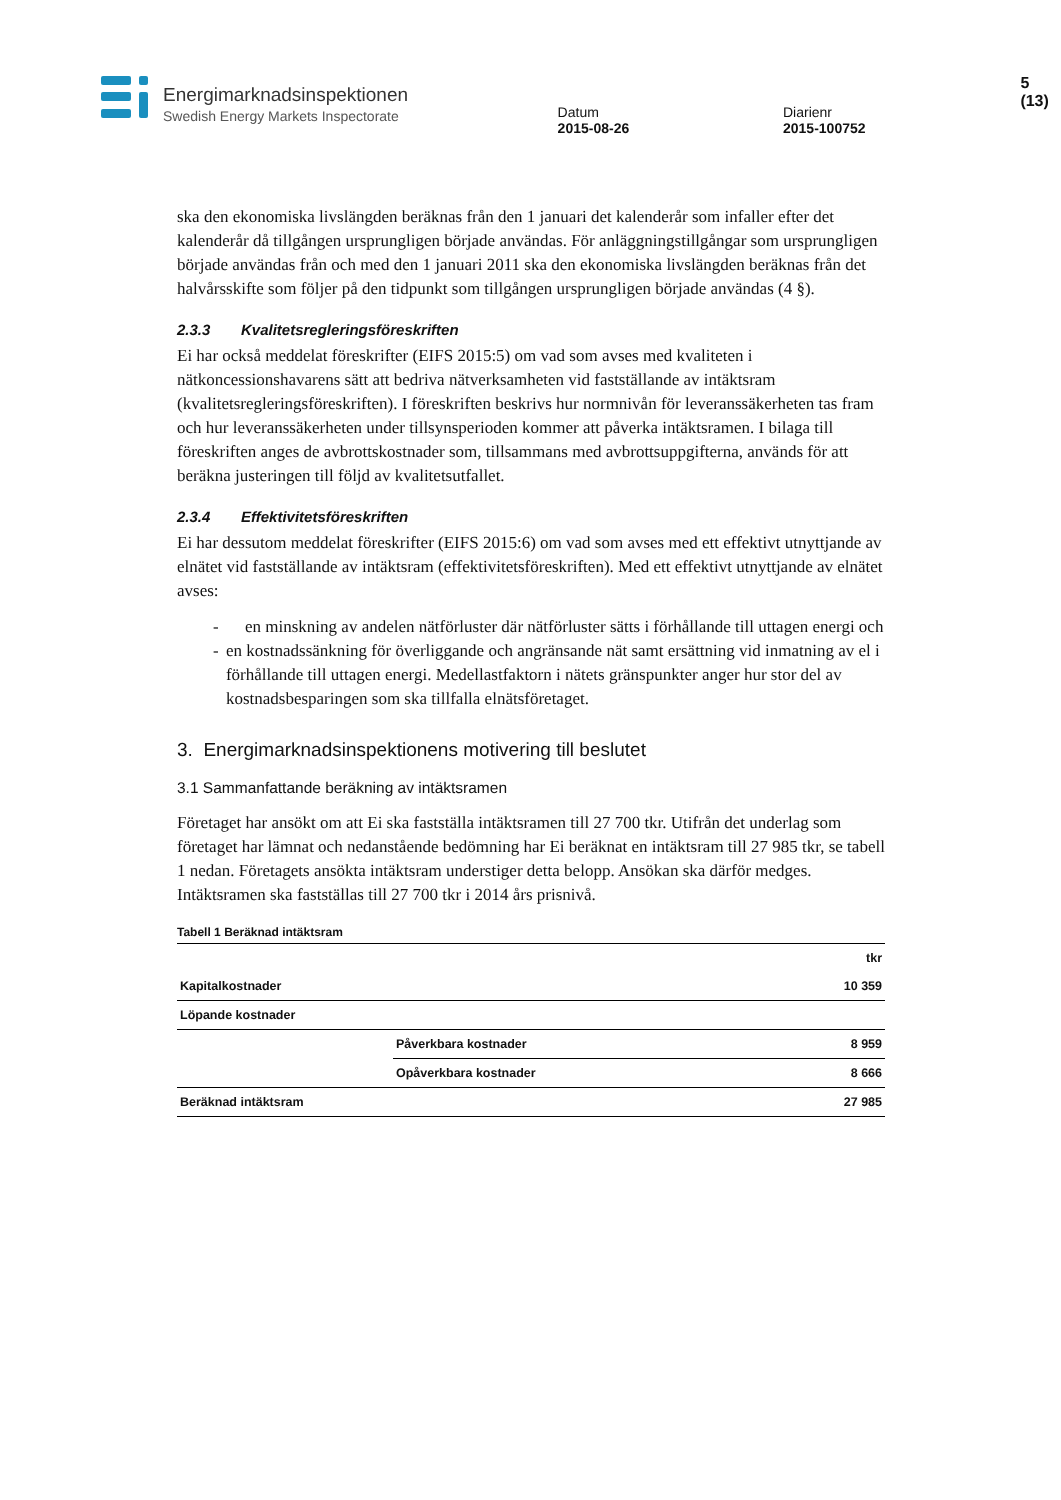Energimarknadsinspektionen
Swedish Energy Markets Inspectorate
Datum
2015-08-26
Diarienr
2015-100752
5 (13)
ska den ekonomiska livslängden beräknas från den 1 januari det kalenderår som infaller efter det kalenderår då tillgången ursprungligen började användas. För anläggningstillgångar som ursprungligen började användas från och med den 1 januari 2011 ska den ekonomiska livslängden beräknas från det halvårsskifte som följer på den tidpunkt som tillgången ursprungligen började användas (4 §).
2.3.3 Kvalitetsregleringsföreskriften
Ei har också meddelat föreskrifter (EIFS 2015:5) om vad som avses med kvaliteten i nätkoncessionshavarens sätt att bedriva nätverksamheten vid fastställande av intäktsram (kvalitetsregleringsföreskriften). I föreskriften beskrivs hur normnivån för leveranssäkerheten tas fram och hur leveranssäkerheten under tillsynsperioden kommer att påverka intäktsramen. I bilaga till föreskriften anges de avbrottskostnader som, tillsammans med avbrottsuppgifterna, används för att beräkna justeringen till följd av kvalitetsutfallet.
2.3.4 Effektivitetsföreskriften
Ei har dessutom meddelat föreskrifter (EIFS 2015:6) om vad som avses med ett effektivt utnyttjande av elnätet vid fastställande av intäktsram (effektivitetsföreskriften). Med ett effektivt utnyttjande av elnätet avses:
- en minskning av andelen nätförluster där nätförluster sätts i förhållande till uttagen energi och
- en kostnadssänkning för överliggande och angränsande nät samt ersättning vid inmatning av el i förhållande till uttagen energi. Medellastfaktorn i nätets gränspunkter anger hur stor del av kostnadsbesparingen som ska tillfalla elnätsföretaget.
3. Energimarknadsinspektionens motivering till beslutet
3.1 Sammanfattande beräkning av intäktsramen
Företaget har ansökt om att Ei ska fastställa intäktsramen till 27 700 tkr. Utifrån det underlag som företaget har lämnat och nedanstående bedömning har Ei beräknat en intäktsram till 27 985 tkr, se tabell 1 nedan. Företagets ansökta intäktsram understiger detta belopp. Ansökan ska därför medges. Intäktsramen ska fastställas till 27 700 tkr i 2014 års prisnivå.
Tabell 1 Beräknad intäktsram
| | | tkr |
| --- | --- | --- |
| Kapitalkostnader | | 10 359 |
| Löpande kostnader | | |
| | Påverkbara kostnader | 8 959 |
| | Opåverkbara kostnader | 8 666 |
| Beräknad intäktsram | | 27 985 |